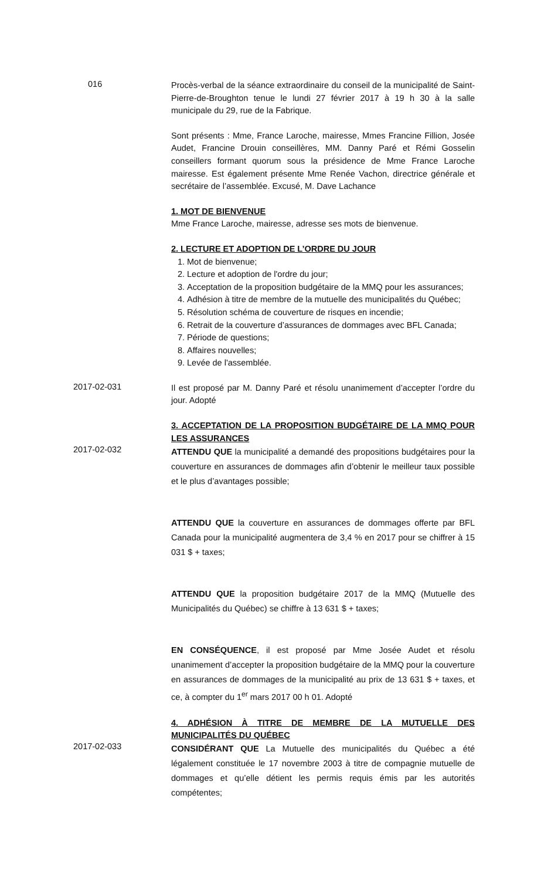016
Procès-verbal de la séance extraordinaire du conseil de la municipalité de Saint-Pierre-de-Broughton tenue le lundi 27 février 2017 à 19 h 30 à la salle municipale du 29, rue de la Fabrique.
Sont présents : Mme, France Laroche, mairesse, Mmes Francine Fillion, Josée Audet, Francine Drouin conseillères, MM. Danny Paré et Rémi Gosselin conseillers formant quorum sous la présidence de Mme France Laroche mairesse. Est également présente Mme Renée Vachon, directrice générale et secrétaire de l’assemblée. Excusé, M. Dave Lachance
1. MOT DE BIENVENUE
Mme France Laroche, mairesse, adresse ses mots de bienvenue.
2. LECTURE ET ADOPTION DE L’ORDRE DU JOUR
1. Mot de bienvenue;
2. Lecture et adoption de l'ordre du jour;
3. Acceptation de la proposition budgétaire de la MMQ pour les assurances;
4. Adhésion à titre de membre de la mutuelle des municipalités du Québec;
5. Résolution schéma de couverture de risques en incendie;
6. Retrait de la couverture d’assurances de dommages avec BFL Canada;
7. Période de questions;
8. Affaires nouvelles;
9. Levée de l'assemblée.
2017-02-031
Il est proposé par M. Danny Paré et résolu unanimement d’accepter l’ordre du jour. Adopté
3. ACCEPTATION DE LA PROPOSITION BUDGÉTAIRE DE LA MMQ POUR LES ASSURANCES
2017-02-032
ATTENDU QUE la municipalité a demandé des propositions budgétaires pour la couverture en assurances de dommages afin d’obtenir le meilleur taux possible et le plus d’avantages possible;
ATTENDU QUE la couverture en assurances de dommages offerte par BFL Canada pour la municipalité augmentera de 3,4 % en 2017 pour se chiffrer à 15 031 $ + taxes;
ATTENDU QUE la proposition budgétaire 2017 de la MMQ (Mutuelle des Municipalités du Québec) se chiffre à 13 631 $ + taxes;
EN CONSÉQUENCE, il est proposé par Mme Josée Audet et résolu unanimement d’accepter la proposition budgétaire de la MMQ pour la couverture en assurances de dommages de la municipalité au prix de 13 631 $ + taxes, et ce, à compter du 1<sup>er</sup> mars 2017 00 h 01. Adopté
4. ADHÉSION À TITRE DE MEMBRE DE LA MUTUELLE DES MUNICIPALITÉS DU QUÉBEC
2017-02-033
CONSIDÉRANT QUE La Mutuelle des municipalités du Québec a été légalement constituée le 17 novembre 2003 à titre de compagnie mutuelle de dommages et qu’elle détient les permis requis émis par les autorités compétentes;